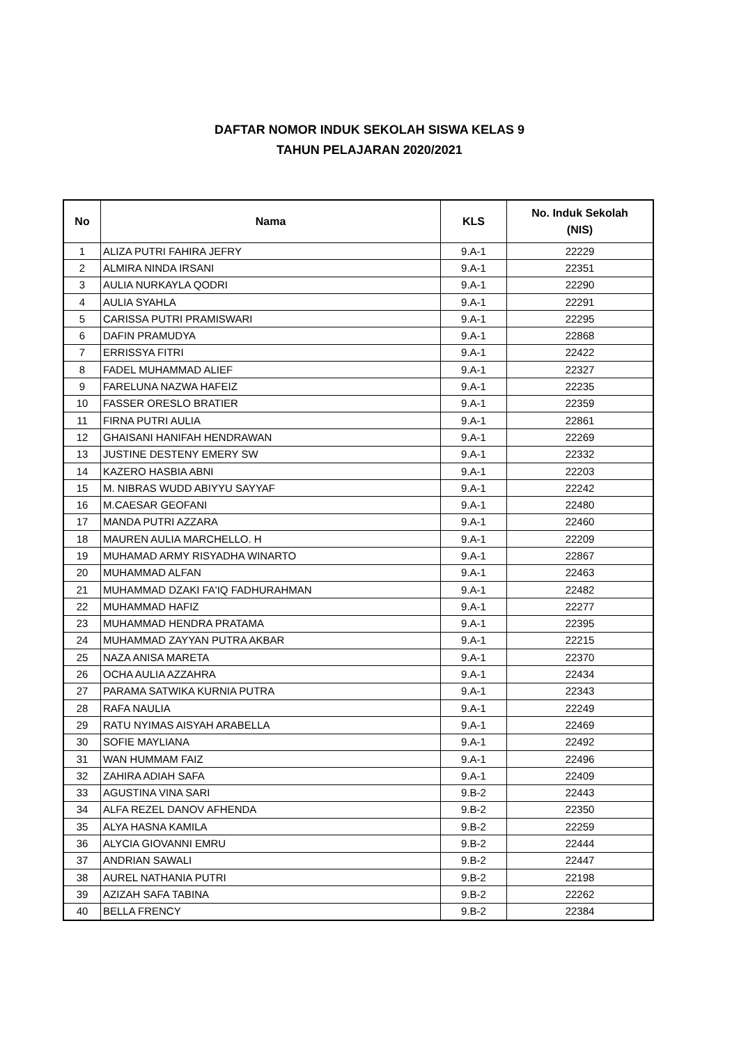DAFTAR NOMOR INDUK SEKOLAH SISWA KELAS 9
TAHUN PELAJARAN 2020/2021
| No | Nama | KLS | No. Induk Sekolah (NIS) |
| --- | --- | --- | --- |
| 1 | ALIZA PUTRI FAHIRA JEFRY | 9.A-1 | 22229 |
| 2 | ALMIRA NINDA IRSANI | 9.A-1 | 22351 |
| 3 | AULIA NURKAYLA QODRI | 9.A-1 | 22290 |
| 4 | AULIA SYAHLA | 9.A-1 | 22291 |
| 5 | CARISSA PUTRI PRAMISWARI | 9.A-1 | 22295 |
| 6 | DAFIN PRAMUDYA | 9.A-1 | 22868 |
| 7 | ERRISSYA FITRI | 9.A-1 | 22422 |
| 8 | FADEL MUHAMMAD ALIEF | 9.A-1 | 22327 |
| 9 | FARELUNA NAZWA HAFEIZ | 9.A-1 | 22235 |
| 10 | FASSER ORESLO BRATIER | 9.A-1 | 22359 |
| 11 | FIRNA PUTRI AULIA | 9.A-1 | 22861 |
| 12 | GHAISANI HANIFAH HENDRAWAN | 9.A-1 | 22269 |
| 13 | JUSTINE DESTENY EMERY SW | 9.A-1 | 22332 |
| 14 | KAZERO HASBIA ABNI | 9.A-1 | 22203 |
| 15 | M. NIBRAS WUDD ABIYYU SAYYAF | 9.A-1 | 22242 |
| 16 | M.CAESAR GEOFANI | 9.A-1 | 22480 |
| 17 | MANDA PUTRI AZZARA | 9.A-1 | 22460 |
| 18 | MAUREN AULIA MARCHELLO. H | 9.A-1 | 22209 |
| 19 | MUHAMAD ARMY RISYADHA WINARTO | 9.A-1 | 22867 |
| 20 | MUHAMMAD ALFAN | 9.A-1 | 22463 |
| 21 | MUHAMMAD DZAKI FA'IQ FADHURAHMAN | 9.A-1 | 22482 |
| 22 | MUHAMMAD HAFIZ | 9.A-1 | 22277 |
| 23 | MUHAMMAD HENDRA PRATAMA | 9.A-1 | 22395 |
| 24 | MUHAMMAD ZAYYAN PUTRA AKBAR | 9.A-1 | 22215 |
| 25 | NAZA ANISA MARETA | 9.A-1 | 22370 |
| 26 | OCHA AULIA AZZAHRA | 9.A-1 | 22434 |
| 27 | PARAMA SATWIKA KURNIA PUTRA | 9.A-1 | 22343 |
| 28 | RAFA NAULIA | 9.A-1 | 22249 |
| 29 | RATU NYIMAS AISYAH ARABELLA | 9.A-1 | 22469 |
| 30 | SOFIE MAYLIANA | 9.A-1 | 22492 |
| 31 | WAN HUMMAM FAIZ | 9.A-1 | 22496 |
| 32 | ZAHIRA ADIAH SAFA | 9.A-1 | 22409 |
| 33 | AGUSTINA VINA SARI | 9.B-2 | 22443 |
| 34 | ALFA REZEL DANOV AFHENDA | 9.B-2 | 22350 |
| 35 | ALYA HASNA KAMILA | 9.B-2 | 22259 |
| 36 | ALYCIA GIOVANNI EMRU | 9.B-2 | 22444 |
| 37 | ANDRIAN SAWALI | 9.B-2 | 22447 |
| 38 | AUREL NATHANIA PUTRI | 9.B-2 | 22198 |
| 39 | AZIZAH SAFA TABINA | 9.B-2 | 22262 |
| 40 | BELLA FRENCY | 9.B-2 | 22384 |